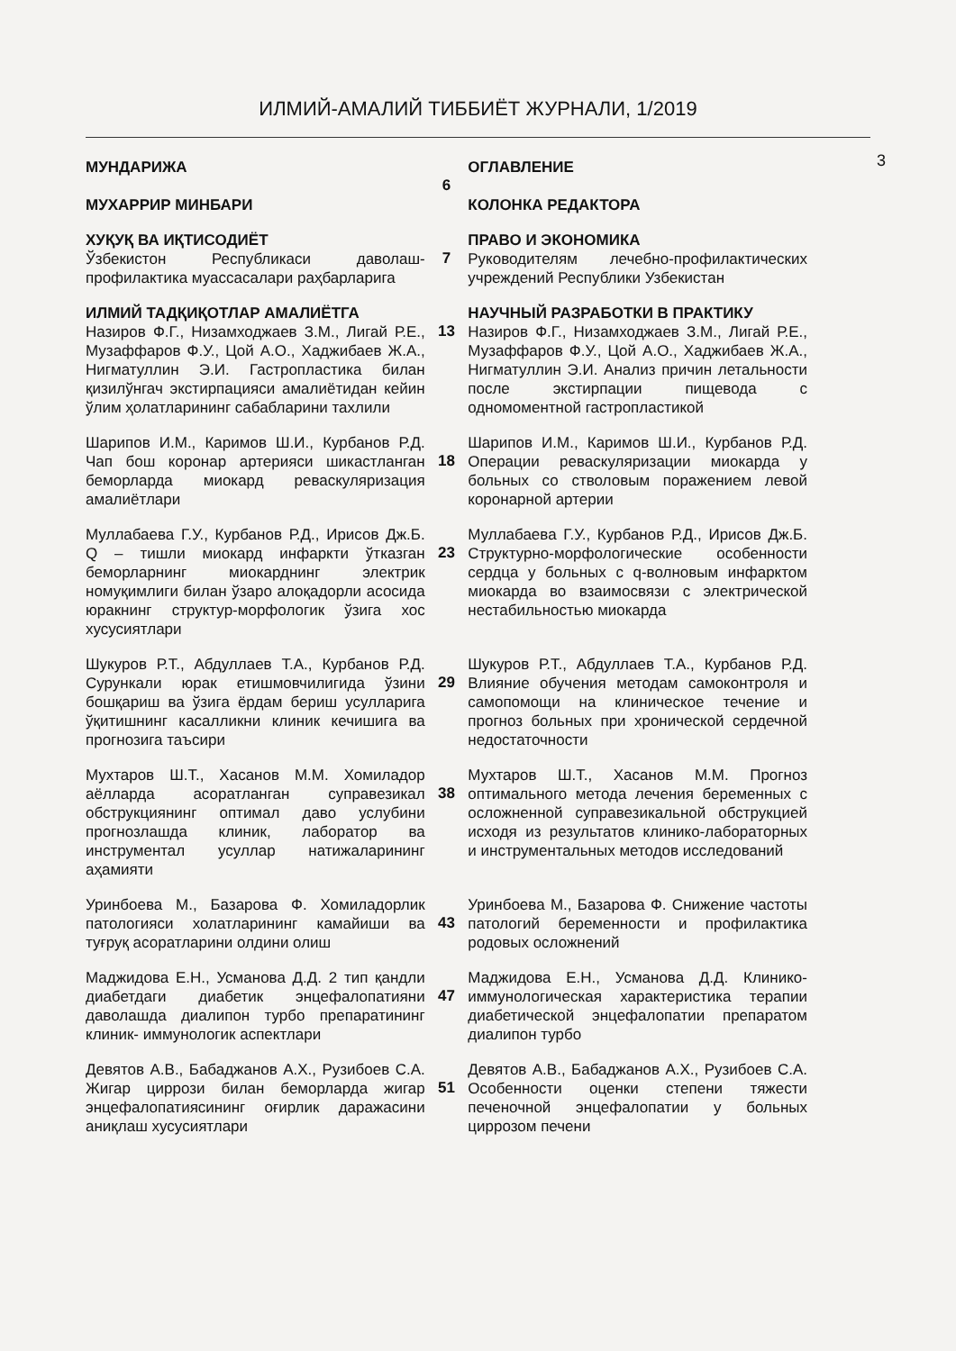ИЛМИЙ-АМАЛИЙ ТИББИЁТ ЖУРНАЛИ, 1/2019
3
МУНДАРИЖА
МУХАРРИР МИНБАРИ
6
ОГЛАВЛЕНИЕ
КОЛОНКА РЕДАКТОРА
ХУҚУҚ ВА ИҚТИСОДИЁТ
Ўзбекистон Республикаси даволаш-профилактика муассасалари раҳбарларига
7
ПРАВО И ЭКОНОМИКА
Руководителям лечебно-профилактических учреждений Республики Узбекистан
ИЛМИЙ ТАДҚИҚОТЛАР АМАЛИЁТГА
Назиров Ф.Г., Низамходжаев З.М., Лигай Р.Е., Музаффаров Ф.У., Цой А.О., Хаджибаев Ж.А., Нигматуллин Э.И. Гастропластика билан қизилўнгач экстирпацияси амалиётидан кейин ўлим ҳолатларининг сабабларини тахлили
13
НАУЧНЫЙ РАЗРАБОТКИ В ПРАКТИКУ
Назиров Ф.Г., Низамходжаев З.М., Лигай Р.Е., Музаффаров Ф.У., Цой А.О., Хаджибаев Ж.А., Нигматуллин Э.И. Анализ причин летальности после экстирпации пищевода с одномоментной гастропластикой
Шарипов И.М., Каримов Ш.И., Курбанов Р.Д. Чап бош коронар артерияси шикастланган беморларда миокард реваскуляризация амалиётлари
18
Шарипов И.М., Каримов Ш.И., Курбанов Р.Д. Операции реваскуляризации миокарда у больных со стволовым поражением левой коронарной артерии
Муллабаева Г.У., Курбанов Р.Д., Ирисов Дж.Б. Q – тишли миокард инфаркти ўтказган беморларнинг миокарднинг электрик номуқимлиги билан ўзаро алоқадорли асосида юракнинг структур-морфологик ўзига хос хусусиятлари
23
Муллабаева Г.У., Курбанов Р.Д., Ирисов Дж.Б. Структурно-морфологические особенности сердца у больных с q-волновым инфарктом миокарда во взаимосвязи с электрической нестабильностью миокарда
Шукуров Р.Т., Абдуллаев Т.А., Курбанов Р.Д. Сурункали юрак етишмовчилигида ўзини бошқариш ва ўзига ёрдам бериш усулларига ўқитишнинг касалликни клиник кечишига ва прогнозига таъсири
29
Шукуров Р.Т., Абдуллаев Т.А., Курбанов Р.Д. Влияние обучения методам самоконтроля и самопомощи на клиническое течение и прогноз больных при хронической сердечной недостаточности
Мухтаров Ш.Т., Хасанов М.М. Хомиладор аёлларда асоратланган суправезикал обструкциянинг оптимал даво услубини прогнозлашда клиник, лаборатор ва инструментал усуллар натижаларининг аҳамияти
38
Мухтаров Ш.Т., Хасанов М.М. Прогноз оптимального метода лечения беременных с осложненной суправезикальной обструкцией исходя из результатов клинико-лабораторных и инструментальных методов исследований
Уринбоева М., Базарова Ф. Хомиладорлик патологияси холатларининг камайиши ва туғруқ асоратларини олдини олиш
43
Уринбоева М., Базарова Ф. Снижение частоты патологий беременности и профилактика родовых осложнений
Маджидова Е.Н., Усманова Д.Д. 2 тип қандли диабетдаги диабетик энцефалопатияни даволашда диалипон турбо препаратининг клиник- иммунологик аспектлари
47
Маджидова Е.Н., Усманова Д.Д. Клинико-иммунологическая характеристика терапии диабетической энцефалопатии препаратом диалипон турбо
Девятов А.В., Бабаджанов А.Х., Рузибоев С.А. Жигар циррози билан беморларда жигар энцефалопатиясининг оғирлик даражасини аниқлаш хусусиятлари
51
Девятов А.В., Бабаджанов А.Х., Рузибоев С.А. Особенности оценки степени тяжести печеночной энцефалопатии у больных циррозом печени